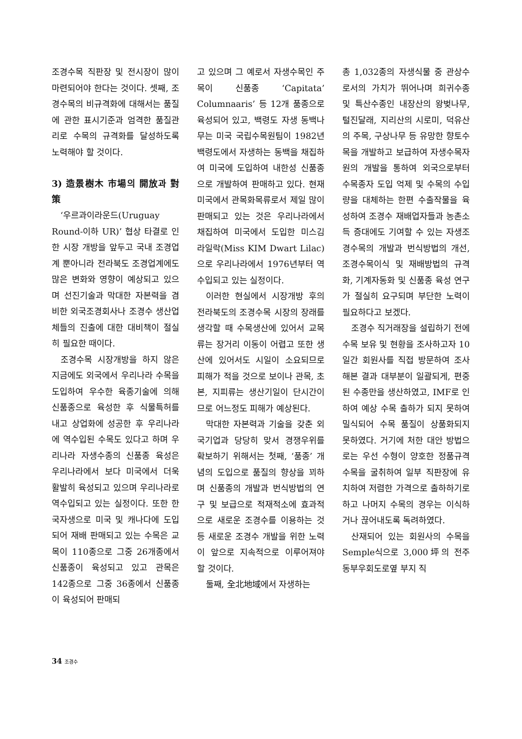조경수목 직판장 및 전시장이 많이 마련되어야 한다는 것이다. 셋째, 조경수목의 비규격화에 대해서는 품질에 관한 표시기준과 엄격한 품질관리로 수목의 규격화를 달성하도록 노력해야 할 것이다.
3) 造景樹木 市場의 開放과 對策
‘우르과이라운드(Uruguay Round-이하 UR)’ 협상 타결로 인한 시장 개방을 앞두고 국내 조경업계 뿐아니라 전라북도 조경업계에도 많은 변화와 영향이 예상되고 있으며 선진기술과 막대한 자본력을 겸비한 외국조경회사나 조경수 생산업체들의 진출에 대한 대비책이 절실히 필요한 때이다.
조경수목 시장개방을 하지 않은 지금에도 외국에서 우리나라 수목을 도입하여 우수한 육종기술에 의해 신품종으로 육성한 후 식물특허를 내고 상업화에 성공한 후 우리나라에 역수입된 수목도 있다고 하며 우리나라 자생수종의 신품종 육성은 우리나라에서 보다 미국에서 더욱 활발히 육성되고 있으며 우리나라로 역수입되고 있는 실정이다. 또한 한국자생으로 미국 및 캐나다에 도입되어 재배 판매되고 있는 수목은 교목이 110종으로 그중 26개종에서 신품종이 육성되고 있고 관목은 142종으로 그중 36종에서 신품종이 육성되어 판매되
고 있으며 그 예로서 자생수목인 주목이 신품종 ‘Capitata’ Columnaaris’ 등 12개 품종으로 육성되어 있고, 백령도 자생 동백나무는 미국 국립수목원팀이 1982년 백령도에서 자생하는 동백을 채집하여 미국에 도입하여 내한성 신품종으로 개발하여 판매하고 있다. 현재 미국에서 관목화목류로서 제일 많이 판매되고 있는 것은 우리나라에서 채집하여 미국에서 도입한 미스김 라일락(Miss KIM Dwart Lilac)으로 우리나라에서 1976년부터 역수입되고 있는 실정이다.
이러한 현실에서 시장개방 후의 전라북도의 조경수목 시장의 장래를 생각할 때 수목생산에 있어서 교목류는 장거리 이동이 어렵고 또한 생산에 있어서도 시일이 소요되므로 피해가 적을 것으로 보이나 관목, 초본, 지피류는 생산기일이 단시간이므로 어느정도 피해가 예상된다.
막대한 자본력과 기술을 갖춘 외국기업과 당당히 맞서 경쟁우위를 확보하기 위해서는 첫째, ‘품종’ 개념의 도입으로 품질의 향상을 꾀하며 신품종의 개발과 번식방법의 연구 및 보급으로 적재적소에 효과적으로 새로운 조경수를 이용하는 것 등 새로운 조경수 개발을 위한 노력이 앞으로 지속적으로 이루어져야 할 것이다.
둘째, 全北地域에서 자생하는
총 1,032종의 자생식물 중 관상수로서의 가치가 뛰어나며 희귀수종 및 특산수종인 내장산의 왕벚나무, 털진달래, 지리산의 시로미, 덕유산의 주목, 구상나무 등 유망한 향토수목을 개발하고 보급하여 자생수목자원의 개발을 통하여 외국으로부터 수목종자 도입 억제 및 수목의 수입량을 대체하는 한편 수출작물을 육성하여 조경수 재배업자들과 농촌소득 증대에도 기여할 수 있는 자생조경수목의 개발과 번식방법의 개선, 조경수목이식 및 재배방법의 규격화, 기계자동화 및 신품종 육성 연구가 절실히 요구되며 부단한 노력이 필요하다고 보겠다.
조경수 직거래장을 설립하기 전에 수목 보유 및 현황을 조사하고자 10일간 회원사를 직접 방문하여 조사해본 결과 대부분이 일괄되게, 편중된 수종만을 생산하였고, IMF로 인하여 예상 수목 출하가 되지 못하여 밀식되어 수목 품질이 상품화되지 못하였다. 거기에 처한 대안 방법으로는 우선 수형이 양호한 정품규격 수목을 굴취하여 일부 직판장에 유치하여 저렴한 가격으로 출하하기로 하고 나머지 수목의 경우는 이식하거나 끊어내도록 독려하였다.
산재되어 있는 회원사의 수목을 Semple식으로 3,000坪의 전주 동부우회도로옆 부지 직
34 조경수